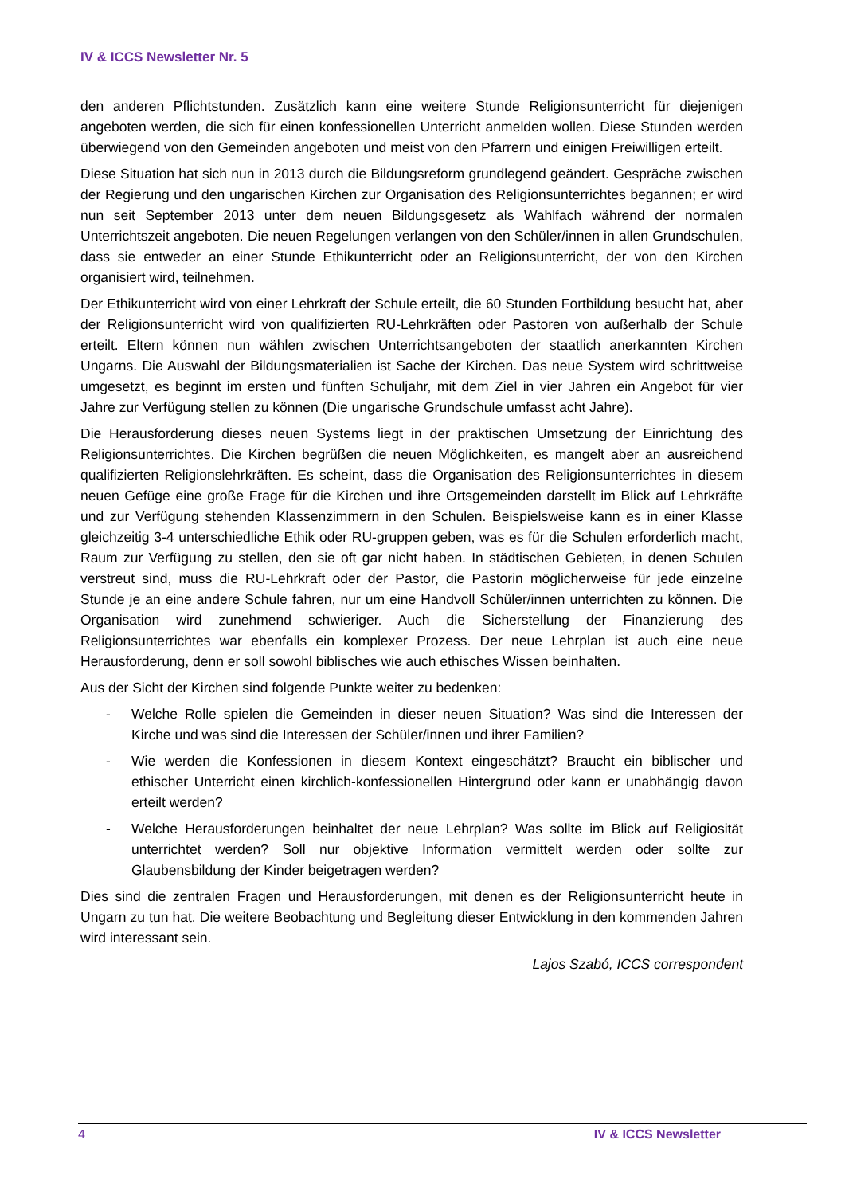IV & ICCS Newsletter Nr. 5
den anderen Pflichtstunden. Zusätzlich kann eine weitere Stunde Religionsunterricht für diejenigen angeboten werden, die sich für einen konfessionellen Unterricht anmelden wollen. Diese Stunden werden überwiegend von den Gemeinden angeboten und meist von den Pfarrern und einigen Freiwilligen erteilt.
Diese Situation hat sich nun in 2013 durch die Bildungsreform grundlegend geändert. Gespräche zwischen der Regierung und den ungarischen Kirchen zur Organisation des Religionsunterrichtes begannen; er wird nun seit September 2013 unter dem neuen Bildungsgesetz als Wahlfach während der normalen Unterrichtszeit angeboten. Die neuen Regelungen verlangen von den Schüler/innen in allen Grundschulen, dass sie entweder an einer Stunde Ethikunterricht oder an Religionsunterricht, der von den Kirchen organisiert wird, teilnehmen.
Der Ethikunterricht wird von einer Lehrkraft der Schule erteilt, die 60 Stunden Fortbildung besucht hat, aber der Religionsunterricht wird von qualifizierten RU-Lehrkräften oder Pastoren von außerhalb der Schule erteilt. Eltern können nun wählen zwischen Unterrichtsangeboten der staatlich anerkannten Kirchen Ungarns. Die Auswahl der Bildungsmaterialien ist Sache der Kirchen. Das neue System wird schrittweise umgesetzt, es beginnt im ersten und fünften Schuljahr, mit dem Ziel in vier Jahren ein Angebot für vier Jahre zur Verfügung stellen zu können (Die ungarische Grundschule umfasst acht Jahre).
Die Herausforderung dieses neuen Systems liegt in der praktischen Umsetzung der Einrichtung des Religionsunterrichtes. Die Kirchen begrüßen die neuen Möglichkeiten, es mangelt aber an ausreichend qualifizierten Religionslehrkräften. Es scheint, dass die Organisation des Religionsunterrichtes in diesem neuen Gefüge eine große Frage für die Kirchen und ihre Ortsgemeinden darstellt im Blick auf Lehrkräfte und zur Verfügung stehenden Klassenzimmern in den Schulen. Beispielsweise kann es in einer Klasse gleichzeitig 3-4 unterschiedliche Ethik oder RU-gruppen geben, was es für die Schulen erforderlich macht, Raum zur Verfügung zu stellen, den sie oft gar nicht haben. In städtischen Gebieten, in denen Schulen verstreut sind, muss die RU-Lehrkraft oder der Pastor, die Pastorin möglicherweise für jede einzelne Stunde je an eine andere Schule fahren, nur um eine Handvoll Schüler/innen unterrichten zu können. Die Organisation wird zunehmend schwieriger. Auch die Sicherstellung der Finanzierung des Religionsunterrichtes war ebenfalls ein komplexer Prozess. Der neue Lehrplan ist auch eine neue Herausforderung, denn er soll sowohl biblisches wie auch ethisches Wissen beinhalten.
Aus der Sicht der Kirchen sind folgende Punkte weiter zu bedenken:
- Welche Rolle spielen die Gemeinden in dieser neuen Situation? Was sind die Interessen der Kirche und was sind die Interessen der Schüler/innen und ihrer Familien?
- Wie werden die Konfessionen in diesem Kontext eingeschätzt? Braucht ein biblischer und ethischer Unterricht einen kirchlich-konfessionellen Hintergrund oder kann er unabhängig davon erteilt werden?
- Welche Herausforderungen beinhaltet der neue Lehrplan? Was sollte im Blick auf Religiosität unterrichtet werden? Soll nur objektive Information vermittelt werden oder sollte zur Glaubensbildung der Kinder beigetragen werden?
Dies sind die zentralen Fragen und Herausforderungen, mit denen es der Religionsunterricht heute in Ungarn zu tun hat. Die weitere Beobachtung und Begleitung dieser Entwicklung in den kommenden Jahren wird interessant sein.
Lajos Szabó, ICCS correspondent
4 IV & ICCS Newsletter